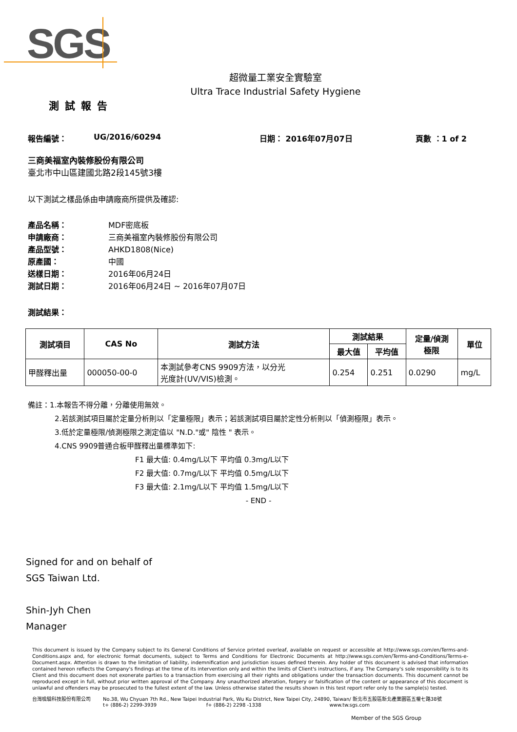SGS
超微量工業安全實驗室
Ultra Trace Industrial Safety Hygiene
測試報告
報告編號： UG/2016/60294 日期： 2016年07月07日 頁數 ：1 of 2
三商美福室內裝修股份有限公司
臺北市中山區建國北路2段145號3樓
以下測試之樣品係由申請廠商所提供及確認:
產品名稱： MDF密底板
申請廠商： 三商美福室內裝修股份有限公司
產品型號： AHKD1808(Nice)
原產國： 中國
送樣日期： 2016年06月24日
測試日期： 2016年06月24日 ~ 2016年07月07日
測試結果：
| 測試項目 | CAS No | 測試方法 | 測試結果 | | 定量/偵測 極限 | 單位 |
| --- | --- | --- | --- | --- | --- | --- |
| | | | 最大值 | 平均值 | | |
| 甲醛釋出量 | 000050-00-0 | 本測試參考CNS 9909方法，以分光 光度計(UV/VIS)檢測。 | 0.254 | 0.251 | 0.0290 | mg/L |
備註：1.本報告不得分離，分離使用無效。
2.若該測試項目屬於定量分析則以「定量極限」表示；若該測試項目屬於定性分析則以「偵測極限」表示。
3.低於定量極限/偵測極限之測定值以 "N.D."或" 陰性 " 表示。
4.CNS 9909普通合板甲醛釋出量標準如下:
F1 最大值: 0.4mg/L以下 平均值 0.3mg/L以下
F2 最大值: 0.7mg/L以下 平均值 0.5mg/L以下
F3 最大值: 2.1mg/L以下 平均值 1.5mg/L以下
- END -
Signed for and on behalf of
SGS Taiwan Ltd.
Shin-Jyh Chen
Manager
This document is issued by the Company subject to its General Conditions of Service printed overleaf, available on request or accessible at http://www.sgs.com/en/Terms-and-Conditions.aspx and, for electronic format documents, subject to Terms and Conditions for Electronic Documents at http://www.sgs.com/en/Terms-and-Conditions/Terms-e-Document.aspx. Attention is drawn to the limitation of liability, indemnification and jurisdiction issues defined therein. Any holder of this document is advised that information contained hereon reflects the Company's findings at the time of its intervention only and within the limits of Client's instructions, if any. The Company's sole responsibility is to its Client and this document does not exonerate parties to a transaction from exercising all their rights and obligations under the transaction documents. This document cannot be reproduced except in full, without prior written approval of the Company. Any unauthorized alteration, forgery or falsification of the content or appearance of this document is unlawful and offenders may be prosecuted to the fullest extent of the law. Unless otherwise stated the results shown in this test report refer only to the sample(s) tested.
台灣檢驗科技股份有限公司 No.38, Wu Chyuan 7th Rd., New Taipei Industrial Park, Wu Ku District, New Taipei City, 24890, Taiwan/ 新北市五股區新北產業園區五權七路38號
t+ (886-2) 2299-3939 f+ (886-2) 2298 -1338 www.tw.sgs.com
Member of the SGS Group